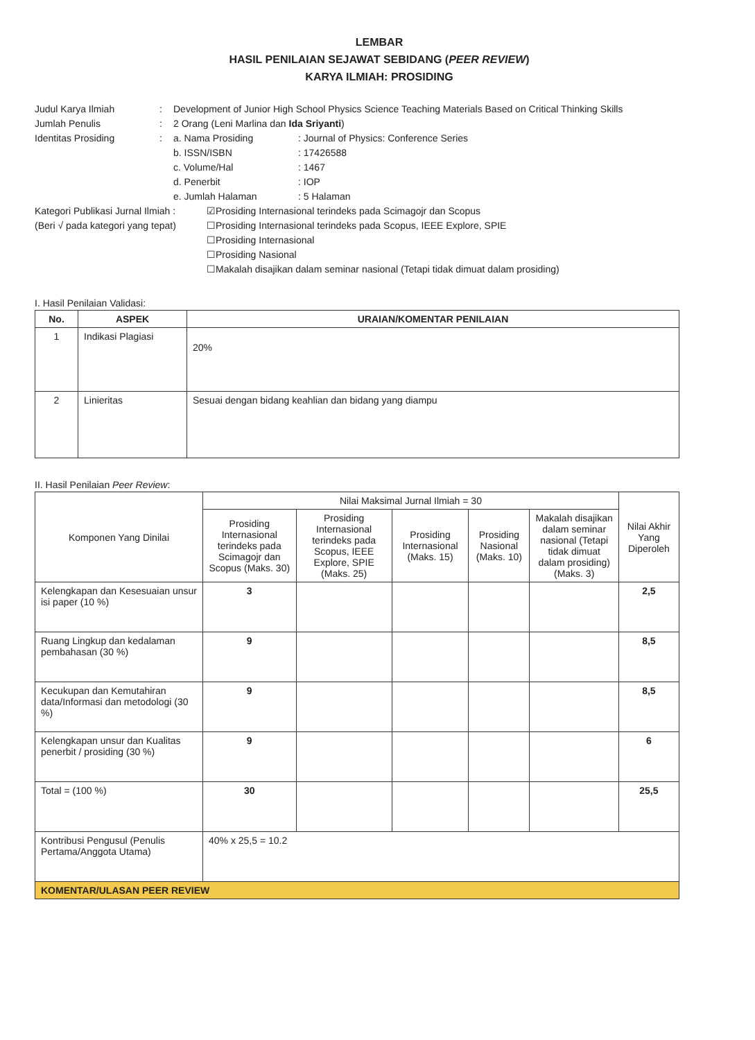LEMBAR
HASIL PENILAIAN SEJAWAT SEBIDANG (PEER REVIEW)
KARYA ILMIAH: PROSIDING
Judul Karya Ilmiah
:
Development of Junior High School Physics Science Teaching Materials Based on Critical Thinking Skills
Jumlah Penulis
:
2 Orang (Leni Marlina dan Ida Sriyanti)
Identitas Prosiding
:
a. Nama Prosiding
: Journal of Physics: Conference Series
b. ISSN/ISBN
: 17426588
c. Volume/Hal
: 1467
d. Penerbit
: IOP
e. Jumlah Halaman
: 5 Halaman
Kategori Publikasi Jurnal Ilmiah :
(Beri √ pada kategori yang tepat)
☑Prosiding Internasional terindeks pada Scimagojr dan Scopus
☐Prosiding Internasional terindeks pada Scopus, IEEE Explore, SPIE
☐Prosiding Internasional
☐Prosiding Nasional
☐Makalah disajikan dalam seminar nasional (Tetapi tidak dimuat dalam prosiding)
I. Hasil Penilaian Validasi:
| No. | ASPEK | URAIAN/KOMENTAR PENILAIAN |
| --- | --- | --- |
| 1 | Indikasi Plagiasi | 20% |
| 2 | Linieritas | Sesuai dengan bidang keahlian dan bidang yang diampu |
II. Hasil Penilaian Peer Review:
| Komponen Yang Dinilai | Nilai Maksimal Jurnal Ilmiah = 30 | | | | | Nilai Akhir Yang Diperoleh |
| | Prosiding Internasional terindeks pada Scimagojr dan Scopus (Maks. 30) | Prosiding Internasional terindeks pada Scopus, IEEE Explore, SPIE (Maks. 25) | Prosiding Internasional (Maks. 15) | Prosiding Nasional (Maks. 10) | Makalah disajikan dalam seminar nasional (Tetapi tidak dimuat dalam prosiding) (Maks. 3) | |
| Kelengkapan dan Kesesuaian unsur isi paper (10 %) | 3 | | | | | 2,5 |
| Ruang Lingkup dan kedalaman pembahasan (30 %) | 9 | | | | | 8,5 |
| Kecukupan dan Kemutahiran data/Informasi dan metodologi (30 %) | 9 | | | | | 8,5 |
| Kelengkapan unsur dan Kualitas penerbit / prosiding (30 %) | 9 | | | | | 6 |
| Total = (100 %) | 30 | | | | | 25,5 |
| Kontribusi Pengusul (Penulis Pertama/Anggota Utama) | 40% x 25,5 = 10.2 | | | | | |
| KOMENTAR/ULASAN PEER REVIEW | | | | | | |